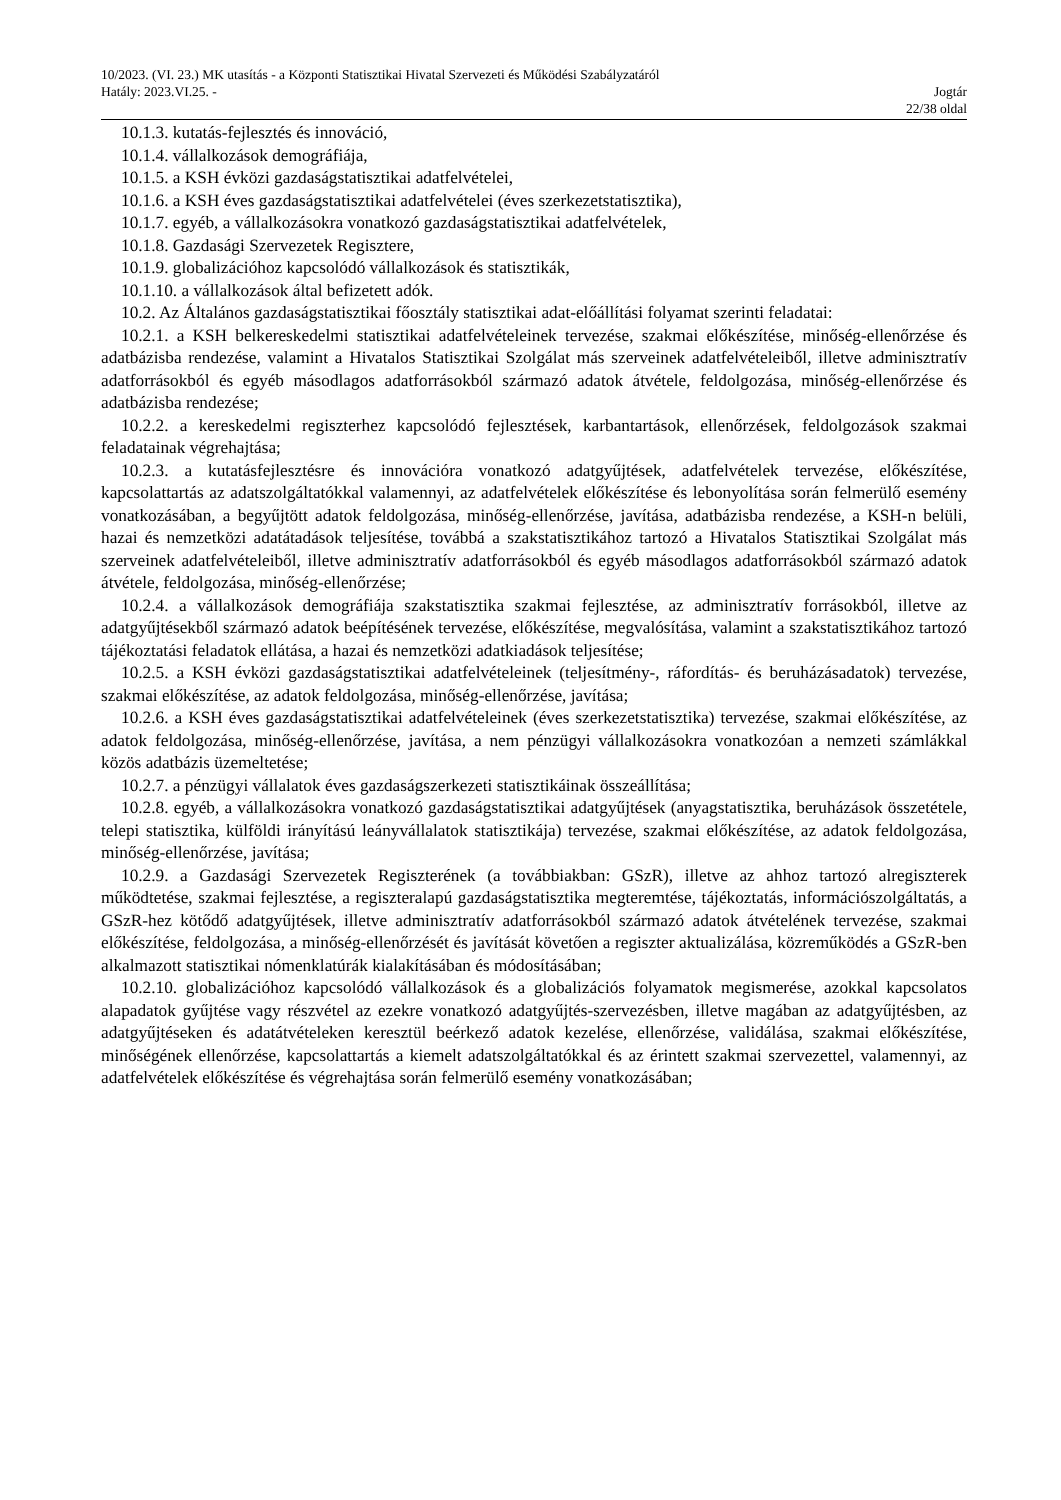10/2023. (VI. 23.) MK utasítás - a Központi Statisztikai Hivatal Szervezeti és Működési Szabályzatáról
Hatály: 2023.VI.25. - Jogtár
22/38 oldal
10.1.3. kutatás-fejlesztés és innováció,
10.1.4. vállalkozások demográfiája,
10.1.5. a KSH évközi gazdaságstatisztikai adatfelvételei,
10.1.6. a KSH éves gazdaságstatisztikai adatfelvételei (éves szerkezetstatisztika),
10.1.7. egyéb, a vállalkozásokra vonatkozó gazdaságstatisztikai adatfelvételek,
10.1.8. Gazdasági Szervezetek Regisztere,
10.1.9. globalizációhoz kapcsolódó vállalkozások és statisztikák,
10.1.10. a vállalkozások által befizetett adók.
10.2. Az Általános gazdaságstatisztikai főosztály statisztikai adat-előállítási folyamat szerinti feladatai:
10.2.1. a KSH belkereskedelmi statisztikai adatfelvételeinek tervezése, szakmai előkészítése, minőség-ellenőrzése és adatbázisba rendezése, valamint a Hivatalos Statisztikai Szolgálat más szerveinek adatfelvételeiből, illetve adminisztratív adatforrásokból és egyéb másodlagos adatforrásokból származó adatok átvétele, feldolgozása, minőség-ellenőrzése és adatbázisba rendezése;
10.2.2. a kereskedelmi regiszterhez kapcsolódó fejlesztések, karbantartások, ellenőrzések, feldolgozások szakmai feladatainak végrehajtása;
10.2.3. a kutatásfejlesztésre és innovációra vonatkozó adatgyűjtések, adatfelvételek tervezése, előkészítése, kapcsolattartás az adatszolgáltatókkal valamennyi, az adatfelvételek előkészítése és lebonyolítása során felmerülő esemény vonatkozásában, a begyűjtött adatok feldolgozása, minőség-ellenőrzése, javítása, adatbázisba rendezése, a KSH-n belüli, hazai és nemzetközi adatátadások teljesítése, továbbá a szakstatisztikához tartozó a Hivatalos Statisztikai Szolgálat más szerveinek adatfelvételeiből, illetve adminisztratív adatforrásokból és egyéb másodlagos adatforrásokból származó adatok átvétele, feldolgozása, minőség-ellenőrzése;
10.2.4. a vállalkozások demográfiája szakstatisztika szakmai fejlesztése, az adminisztratív forrásokból, illetve az adatgyűjtésekből származó adatok beépítésének tervezése, előkészítése, megvalósítása, valamint a szakstatisztikához tartozó tájékoztatási feladatok ellátása, a hazai és nemzetközi adatkiadások teljesítése;
10.2.5. a KSH évközi gazdaságstatisztikai adatfelvételeinek (teljesítmény-, ráfordítás- és beruházásadatok) tervezése, szakmai előkészítése, az adatok feldolgozása, minőség-ellenőrzése, javítása;
10.2.6. a KSH éves gazdaságstatisztikai adatfelvételeinek (éves szerkezetstatisztika) tervezése, szakmai előkészítése, az adatok feldolgozása, minőség-ellenőrzése, javítása, a nem pénzügyi vállalkozásokra vonatkozóan a nemzeti számlákkal közös adatbázis üzemeltetése;
10.2.7. a pénzügyi vállalatok éves gazdaságszerkezeti statisztikáinak összeállítása;
10.2.8. egyéb, a vállalkozásokra vonatkozó gazdaságstatisztikai adatgyűjtések (anyagstatisztika, beruházások összetétele, telepi statisztika, külföldi irányítású leányvállalatok statisztikája) tervezése, szakmai előkészítése, az adatok feldolgozása, minőség-ellenőrzése, javítása;
10.2.9. a Gazdasági Szervezetek Regiszterének (a továbbiakban: GSzR), illetve az ahhoz tartozó alregiszterek működtetése, szakmai fejlesztése, a regiszteralapú gazdaságstatisztika megteremtése, tájékoztatás, információszolgáltatás, a GSzR-hez kötődő adatgyűjtések, illetve adminisztratív adatforrásokból származó adatok átvételének tervezése, szakmai előkészítése, feldolgozása, a minőség-ellenőrzését és javítását követően a regiszter aktualizálása, közreműködés a GSzR-ben alkalmazott statisztikai nómenklatúrák kialakításában és módosításában;
10.2.10. globalizációhoz kapcsolódó vállalkozások és a globalizációs folyamatok megismerése, azokkal kapcsolatos alapadatok gyűjtése vagy részvétel az ezekre vonatkozó adatgyűjtés-szervezésben, illetve magában az adatgyűjtésben, az adatgyűjtéseken és adatátvételeken keresztül beérkező adatok kezelése, ellenőrzése, validálása, szakmai előkészítése, minőségének ellenőrzése, kapcsolattartás a kiemelt adatszolgáltatókkal és az érintett szakmai szervezettel, valamennyi, az adatfelvételek előkészítése és végrehajtása során felmerülő esemény vonatkozásában;